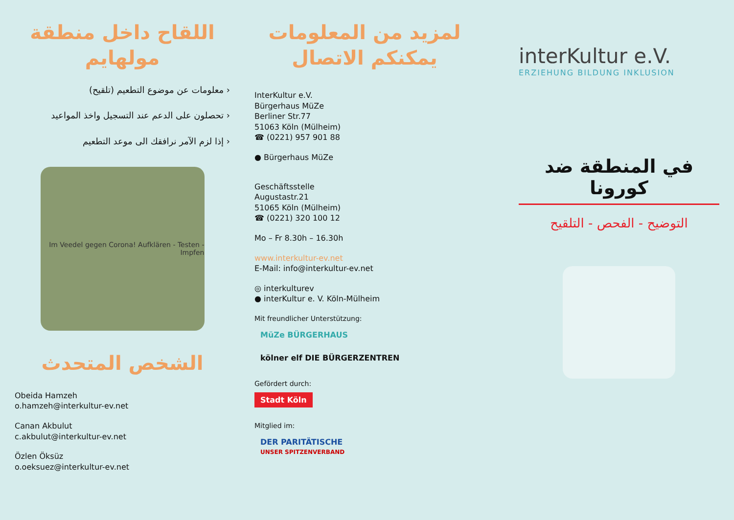اللقاح داخل منطقة مولهايم
‹ معلومات عن موضوع التطعيم (تلقيح)
‹ تحصلون على الدعم عند التسجيل واخذ المواعيد
‹ إذا لزم الآمر نرافقك الى موعد التطعيم
Im Veedel gegen Corona! Aufklären - Testen - Impfen
الشخص المتحدث
Obeida Hamzeh
o.hamzeh@interkultur-ev.net
Canan Akbulut
c.akbulut@interkultur-ev.net
Özlen Öksüz
o.oeksuez@interkultur-ev.net
لمزيد من المعلومات يمكنكم الاتصال
InterKultur e.V.
Bürgerhaus MüZe
Berliner Str.77
51063 Köln (Mülheim)
☎ (0221) 957 901 88
● Bürgerhaus MüZe
Geschäftsstelle
Augustastr.21
51065 Köln (Mülheim)
☎ (0221) 320 100 12
Mo – Fr 8.30h – 16.30h
www.interkultur-ev.net
E-Mail: info@interkultur-ev.net
◎ interkulturev
● interKultur e. V. Köln-Mülheim
Mit freundlicher Unterstützung:
MüZe BÜRGERHAUS kölner elf DIE BÜRGERZENTREN
Gefördert durch:
Stadt Köln
Mitglied im:
DER PARITÄTISCHE
UNSER SPITZENVERBAND
interKultur e.V.
ERZIEHUNG BILDUNG INKLUSION
في المنطقة ضد كورونا
التوضيح - الفحص - التلقيح